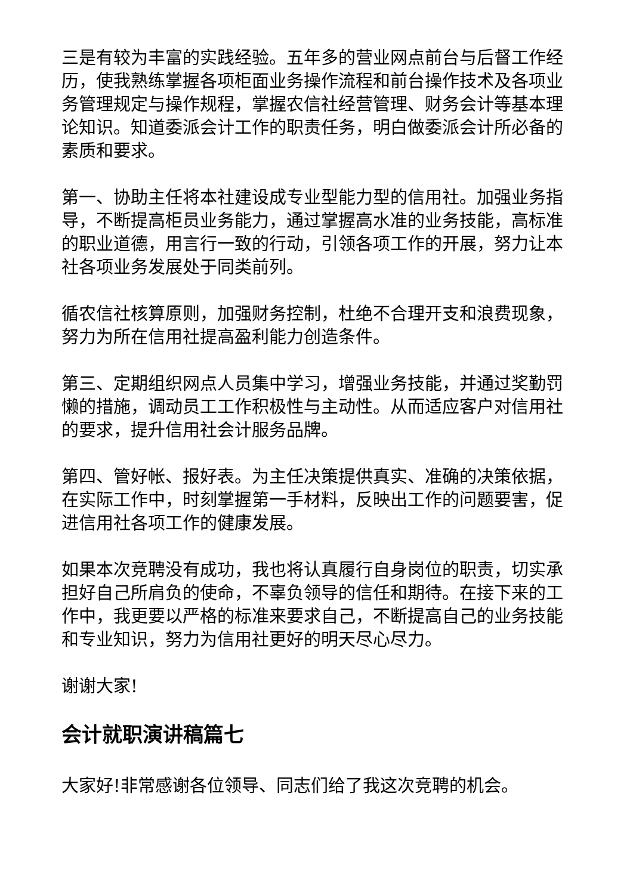三是有较为丰富的实践经验。五年多的营业网点前台与后督工作经历，使我熟练掌握各项柜面业务操作流程和前台操作技术及各项业务管理规定与操作规程，掌握农信社经营管理、财务会计等基本理论知识。知道委派会计工作的职责任务，明白做委派会计所必备的素质和要求。
第一、协助主任将本社建设成专业型能力型的信用社。加强业务指导，不断提高柜员业务能力，通过掌握高水准的业务技能，高标准的职业道德，用言行一致的行动，引领各项工作的开展，努力让本社各项业务发展处于同类前列。
循农信社核算原则，加强财务控制，杜绝不合理开支和浪费现象，努力为所在信用社提高盈利能力创造条件。
第三、定期组织网点人员集中学习，增强业务技能，并通过奖勤罚懒的措施，调动员工工作积极性与主动性。从而适应客户对信用社的要求，提升信用社会计服务品牌。
第四、管好帐、报好表。为主任决策提供真实、准确的决策依据，在实际工作中，时刻掌握第一手材料，反映出工作的问题要害，促进信用社各项工作的健康发展。
如果本次竞聘没有成功，我也将认真履行自身岗位的职责，切实承担好自己所肩负的使命，不辜负领导的信任和期待。在接下来的工作中，我更要以严格的标准来要求自己，不断提高自己的业务技能和专业知识，努力为信用社更好的明天尽心尽力。
谢谢大家!
会计就职演讲稿篇七
大家好!非常感谢各位领导、同志们给了我这次竞聘的机会。